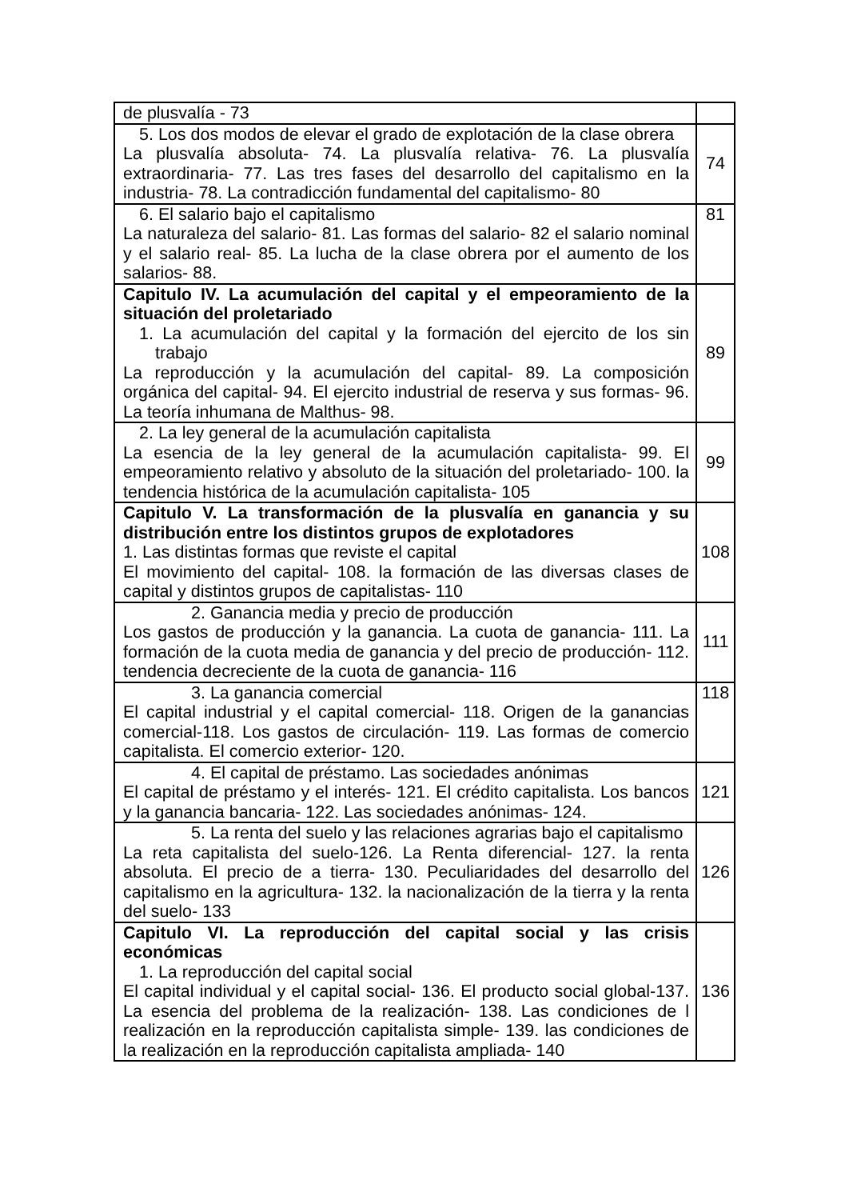| de plusvalía - 73 | |
| 5. Los dos modos de elevar el grado de explotación de la clase obrera La plusvalía absoluta- 74. La plusvalía relativa- 76. La plusvalía extraordinaria- 77. Las tres fases del desarrollo del capitalismo en la industria- 78. La contradicción fundamental del capitalismo- 80 | 74 |
| 6. El salario bajo el capitalismo La naturaleza del salario- 81. Las formas del salario- 82 el salario nominal y el salario real- 85. La lucha de la clase obrera por el aumento de los salarios- 88. | 81 |
| Capitulo IV. La acumulación del capital y el empeoramiento de la situación del proletariado 1. La acumulación del capital y la formación del ejercito de los sin trabajo La reproducción y la acumulación del capital- 89. La composición orgánica del capital- 94. El ejercito industrial de reserva y sus formas- 96. La teoría inhumana de Malthus- 98. | 89 |
| 2. La ley general de la acumulación capitalista La esencia de la ley general de la acumulación capitalista- 99. El empeoramiento relativo y absoluto de la situación del proletariado- 100. la tendencia histórica de la acumulación capitalista- 105 | 99 |
| Capitulo V. La transformación de la plusvalía en ganancia y su distribución entre los distintos grupos de explotadores 1. Las distintas formas que reviste el capital El movimiento del capital- 108. la formación de las diversas clases de capital y distintos grupos de capitalistas- 110 | 108 |
| 2. Ganancia media y precio de producción Los gastos de producción y la ganancia. La cuota de ganancia- 111. La formación de la cuota media de ganancia y del precio de producción- 112. tendencia decreciente de la cuota de ganancia- 116 | 111 |
| 3. La ganancia comercial El capital industrial y el capital comercial- 118. Origen de la ganancias comercial-118. Los gastos de circulación- 119. Las formas de comercio capitalista. El comercio exterior- 120. | 118 |
| 4. El capital de préstamo. Las sociedades anónimas El capital de préstamo y el interés- 121. El crédito capitalista. Los bancos y la ganancia bancaria- 122. Las sociedades anónimas- 124. | 121 |
| 5. La renta del suelo y las relaciones agrarias bajo el capitalismo La reta capitalista del suelo-126. La Renta diferencial- 127. la renta absoluta. El precio de a tierra- 130. Peculiaridades del desarrollo del capitalismo en la agricultura- 132. la nacionalización de la tierra y la renta del suelo- 133 | 126 |
| Capitulo VI. La reproducción del capital social y las crisis económicas 1. La reproducción del capital social El capital individual y el capital social- 136. El producto social global-137. La esencia del problema de la realización- 138. Las condiciones de l realización en la reproducción capitalista simple- 139. las condiciones de la realización en la reproducción capitalista ampliada- 140 | 136 |